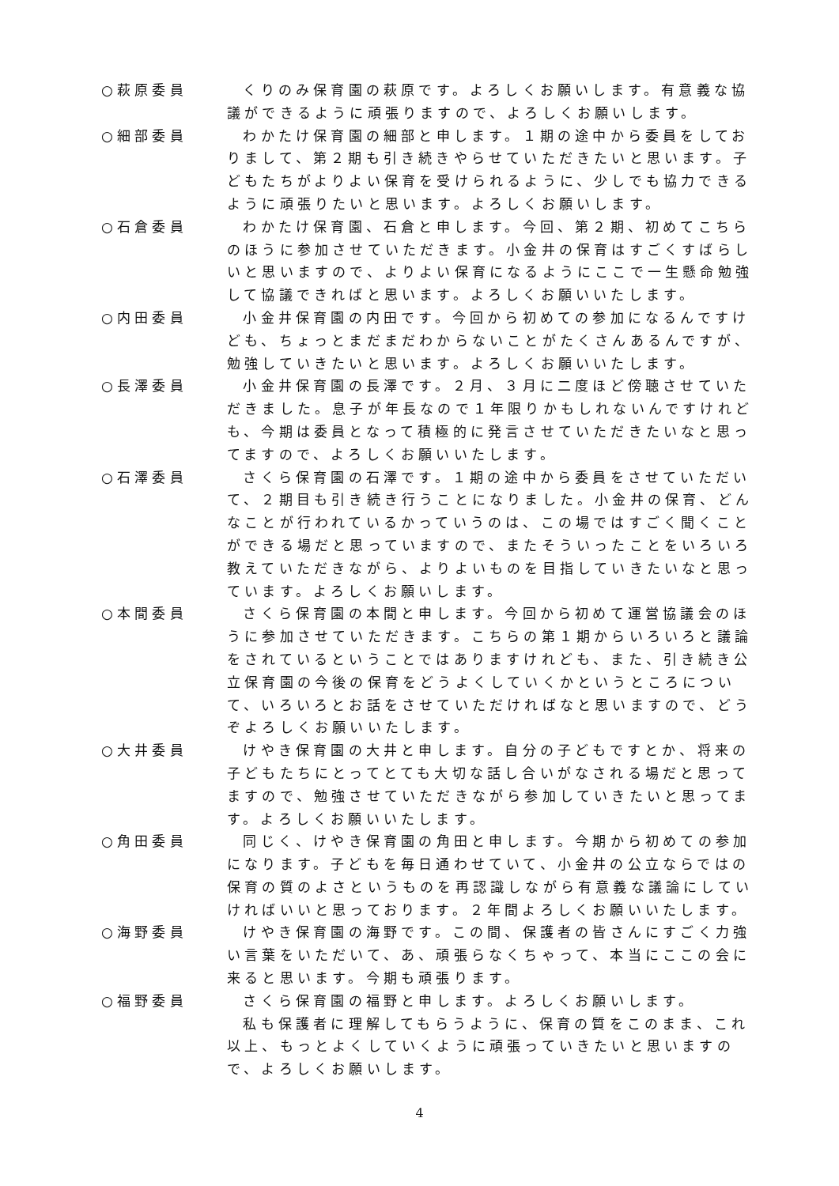○萩原委員 くりのみ保育園の萩原です。よろしくお願いします。有意義な協議ができるように頑張りますので、よろしくお願いします。
○細部委員 わかたけ保育園の細部と申します。１期の途中から委員をしておりまして、第２期も引き続きやらせていただきたいと思います。子どもたちがよりよい保育を受けられるように、少しでも協力できるように頑張りたいと思います。よろしくお願いします。
○石倉委員 わかたけ保育園、石倉と申します。今回、第２期、初めてこちらのほうに参加させていただきます。小金井の保育はすごくすばらしいと思いますので、よりよい保育になるようにここで一生懸命勉強して協議できればと思います。よろしくお願いいたします。
○内田委員 小金井保育園の内田です。今回から初めての参加になるんですけども、ちょっとまだまだわからないことがたくさんあるんですが、勉強していきたいと思います。よろしくお願いいたします。
○長澤委員 小金井保育園の長澤です。２月、３月に二度ほど傍聴させていただきました。息子が年長なので１年限りかもしれないんですけれども、今期は委員となって積極的に発言させていただきたいなと思ってますので、よろしくお願いいたします。
○石澤委員 さくら保育園の石澤です。１期の途中から委員をさせていただいて、２期目も引き続き行うことになりました。小金井の保育、どんなことが行われているかっていうのは、この場ではすごく聞くことができる場だと思っていますので、またそういったことをいろいろ教えていただきながら、よりよいものを目指していきたいなと思っています。よろしくお願いします。
○本間委員 さくら保育園の本間と申します。今回から初めて運営協議会のほうに参加させていただきます。こちらの第１期からいろいろと議論をされているということではありますけれども、また、引き続き公立保育園の今後の保育をどうよくしていくかというところについて、いろいろとお話をさせていただければなと思いますので、どうぞよろしくお願いいたします。
○大井委員 けやき保育園の大井と申します。自分の子どもですとか、将来の子どもたちにとってとても大切な話し合いがなされる場だと思ってますので、勉強させていただきながら参加していきたいと思ってます。よろしくお願いいたします。
○角田委員 同じく、けやき保育園の角田と申します。今期から初めての参加になります。子どもを毎日通わせていて、小金井の公立ならではの保育の質のよさというものを再認識しながら有意義な議論にしていければいいと思っております。２年間よろしくお願いいたします。
○海野委員 けやき保育園の海野です。この間、保護者の皆さんにすごく力強い言葉をいただいて、あ、頑張らなくちゃって、本当にここの会に来ると思います。今期も頑張ります。
○福野委員 さくら保育園の福野と申します。よろしくお願いします。
私も保護者に理解してもらうように、保育の質をこのまま、これ以上、もっとよくしていくように頑張っていきたいと思いますので、よろしくお願いします。
4